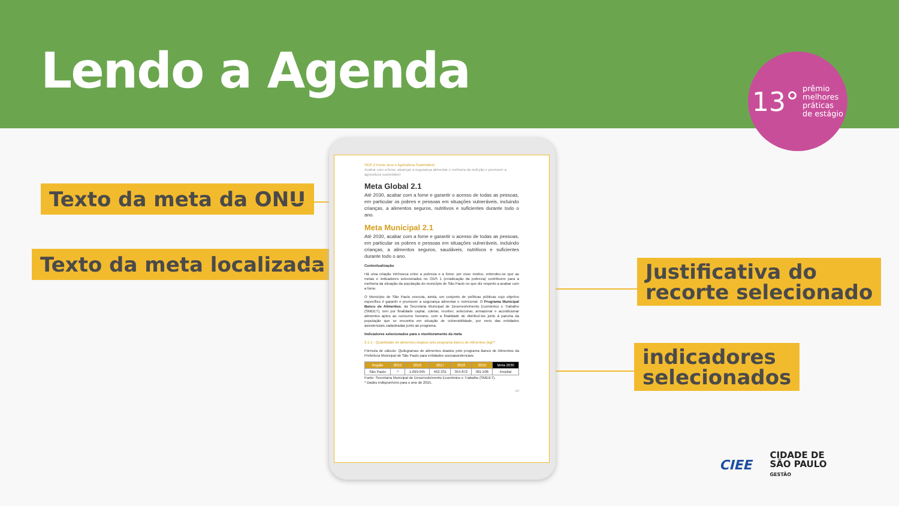Lendo a Agenda
13° prêmio
melhores
práticas
de estágio
Texto da meta da ONU
Texto da meta localizada
Justificativa do
recorte selecionado
indicadores
selecionados
ODS 2 Fome Zero e Agricultura Sustentável
Acabar com a fome, alcançar a segurança alimentar e melhoria da nutrição e promover a agricultura sustentável
Meta Global 2.1
Até 2030, acabar com a fome e garantir o acesso de todas as pessoas, em particular os pobres e pessoas em situações vulneráveis, incluindo crianças, a alimentos seguros, nutritivos e suficientes durante todo o ano.
Meta Municipal 2.1
Até 2030, acabar com a fome e garantir o acesso de todas as pessoas, em particular os pobres e pessoas em situações vulneráveis, incluindo crianças, a alimentos seguros, saudáveis, nutritivos e suficientes durante todo o ano.
Contextualização
Há uma relação intrínseca entre a pobreza e a fome; por esse motivo, entendeu-se que as metas e indicadores selecionados no ODS 1 (erradicação da pobreza) contribuem para a melhoria da situação da população do município de São Paulo no que diz respeito a acabar com a fome.
O Município de São Paulo executa, ainda, um conjunto de políticas públicas cujo objetivo específico é garantir e promover a segurança alimentar e nutricional. O Programa Municipal Banco de Alimentos, da Secretaria Municipal de Desenvolvimento Econômico e Trabalho (SMDET), tem por finalidade captar, coletar, receber, selecionar, armazenar e acondicionar alimentos aptos ao consumo humano, com a finalidade de distribuí-los junto à parcela da população que se encontra em situação de vulnerabilidade, por meio das entidades assistenciais cadastradas junto ao programa.
Indicadores selecionados para o monitoramento da meta
2.1.1 - Quantidade de alimentos doados pelo programa Banco de Alimentos (kg)**
Fórmula de cálculo: Quilogramas de alimentos doados pelo programa Banco de Alimentos da Prefeitura Municipal de São Paulo para entidades socioassistenciais.
| Região | 2015 | 2016 | 2017 | 2018 | 2019 | Meta 2030 |
| --- | --- | --- | --- | --- | --- | --- |
| São Paulo | -* | 1.699.045 | 462.331 | 354.872 | 361.506 | Ampliar |
Fonte: Secretaria Municipal de Desenvolvimento Econômico e Trabalho (SMDET).
* Dados indisponíveis para o ano de 2015.
40
CIEE CIDADE DE
SÃO PAULO
GESTÃO